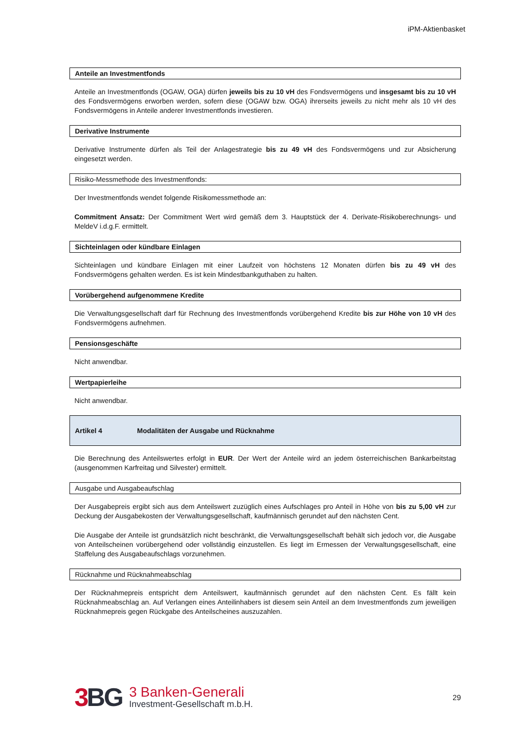iPM-Aktienbasket
Anteile an Investmentfonds
Anteile an Investmentfonds (OGAW, OGA) dürfen jeweils bis zu 10 vH des Fondsvermögens und insgesamt bis zu 10 vH des Fondsvermögens erworben werden, sofern diese (OGAW bzw. OGA) ihrerseits jeweils zu nicht mehr als 10 vH des Fondsvermögens in Anteile anderer Investmentfonds investieren.
Derivative Instrumente
Derivative Instrumente dürfen als Teil der Anlagestrategie bis zu 49 vH des Fondsvermögens und zur Absicherung eingesetzt werden.
Risiko-Messmethode des Investmentfonds:
Der Investmentfonds wendet folgende Risikomessmethode an:
Commitment Ansatz: Der Commitment Wert wird gemäß dem 3. Hauptstück der 4. Derivate-Risikoberechnungs- und MeldeV i.d.g.F. ermittelt.
Sichteinlagen oder kündbare Einlagen
Sichteinlagen und kündbare Einlagen mit einer Laufzeit von höchstens 12 Monaten dürfen bis zu 49 vH des Fondsvermögens gehalten werden. Es ist kein Mindestbankguthaben zu halten.
Vorübergehend aufgenommene Kredite
Die Verwaltungsgesellschaft darf für Rechnung des Investmentfonds vorübergehend Kredite bis zur Höhe von 10 vH des Fondsvermögens aufnehmen.
Pensionsgeschäfte
Nicht anwendbar.
Wertpapierleihe
Nicht anwendbar.
Artikel 4 Modalitäten der Ausgabe und Rücknahme
Die Berechnung des Anteilswertes erfolgt in EUR. Der Wert der Anteile wird an jedem österreichischen Bankarbeitstag (ausgenommen Karfreitag und Silvester) ermittelt.
Ausgabe und Ausgabeaufschlag
Der Ausgabepreis ergibt sich aus dem Anteilswert zuzüglich eines Aufschlages pro Anteil in Höhe von bis zu 5,00 vH zur Deckung der Ausgabekosten der Verwaltungsgesellschaft, kaufmännisch gerundet auf den nächsten Cent.
Die Ausgabe der Anteile ist grundsätzlich nicht beschränkt, die Verwaltungsgesellschaft behält sich jedoch vor, die Ausgabe von Anteilscheinen vorübergehend oder vollständig einzustellen. Es liegt im Ermessen der Verwaltungsgesellschaft, eine Staffelung des Ausgabeaufschlags vorzunehmen.
Rücknahme und Rücknahmeabschlag
Der Rücknahmepreis entspricht dem Anteilswert, kaufmännisch gerundet auf den nächsten Cent. Es fällt kein Rücknahmeabschlag an. Auf Verlangen eines Anteilinhabers ist diesem sein Anteil an dem Investmentfonds zum jeweiligen Rücknahmepreis gegen Rückgabe des Anteilscheines auszuzahlen.
3 BG
3 Banken-Generali
Investment-Gesellschaft m.b.H.
29